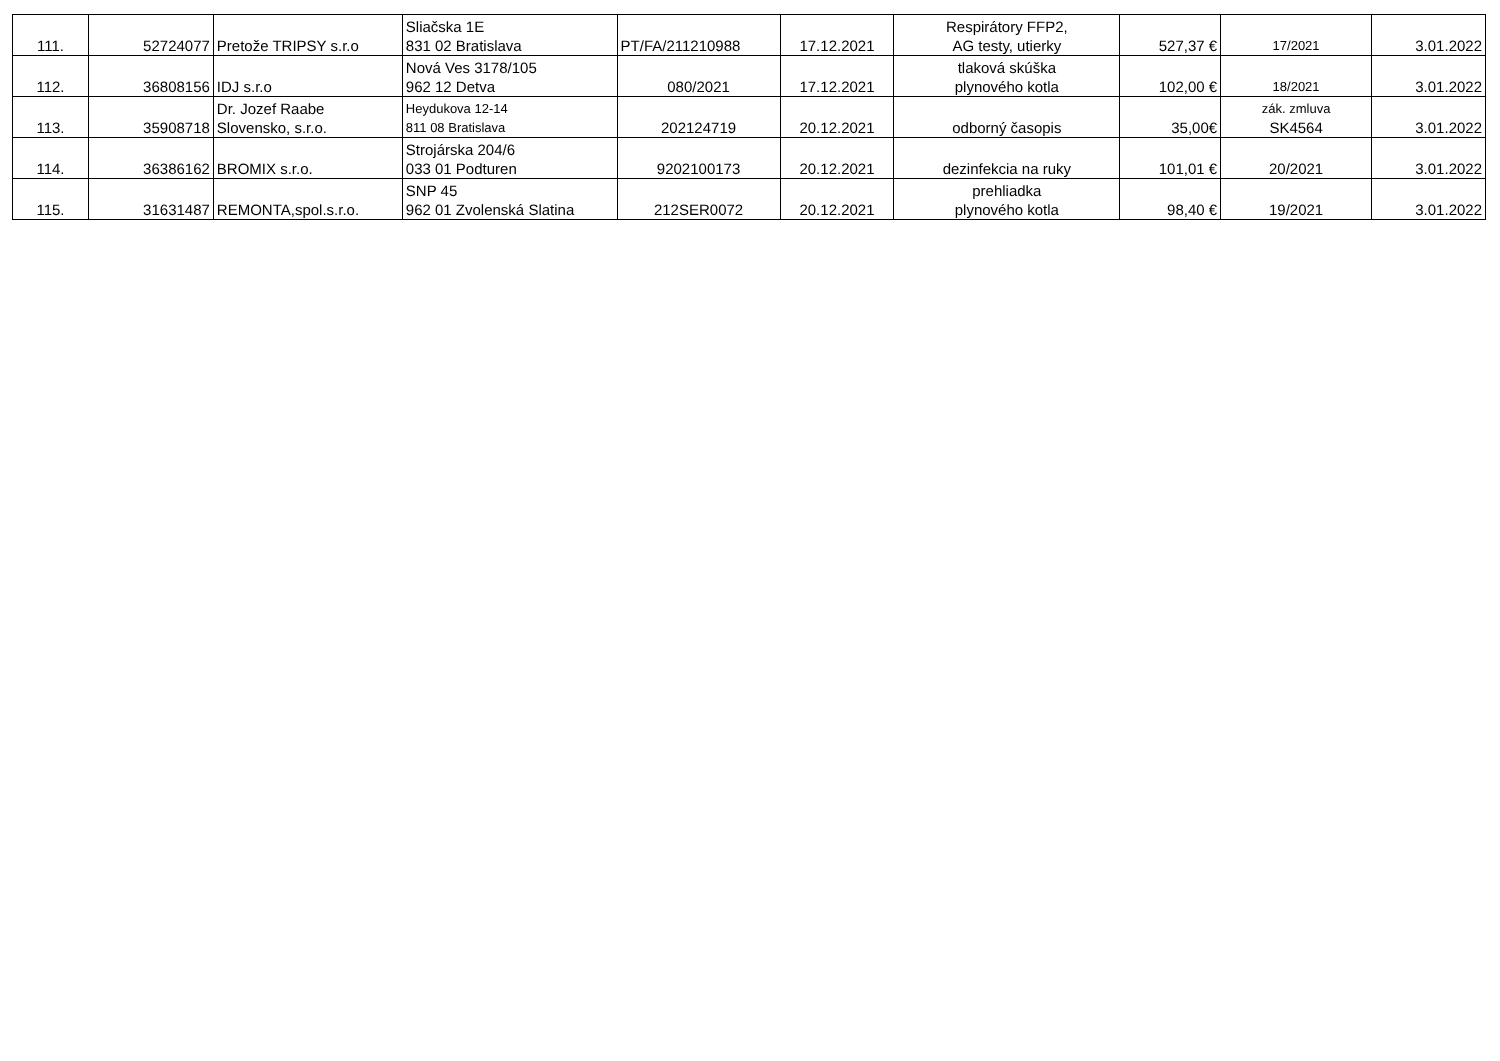| 111. | 52724077 | Pretože TRIPSY s.r.o | Sliačska 1E 831 02 Bratislava | PT/FA/211210988 | 17.12.2021 | Respirátory FFP2, AG testy, utierky | 527,37 € | 17/2021 | 3.01.2022 |
| 112. | 36808156 | IDJ s.r.o | Nová Ves 3178/105 962 12 Detva | 080/2021 | 17.12.2021 | tlaková skúška plynového kotla | 102,00 € | 18/2021 | 3.01.2022 |
| 113. | 35908718 | Dr. Jozef Raabe Slovensko, s.r.o. | Heydukova 12-14 811 08 Bratislava | 202124719 | 20.12.2021 | odborný časopis | 35,00€ | zák. zmluva SK4564 | 3.01.2022 |
| 114. | 36386162 | BROMIX s.r.o. | Strojárska 204/6 033 01 Podturen | 9202100173 | 20.12.2021 | dezinfekcia na ruky | 101,01 € | 20/2021 | 3.01.2022 |
| 115. | 31631487 | REMONTA,spol.s.r.o. | SNP 45 962 01 Zvolenská Slatina | 212SER0072 | 20.12.2021 | prehliadka plynového kotla | 98,40 € | 19/2021 | 3.01.2022 |